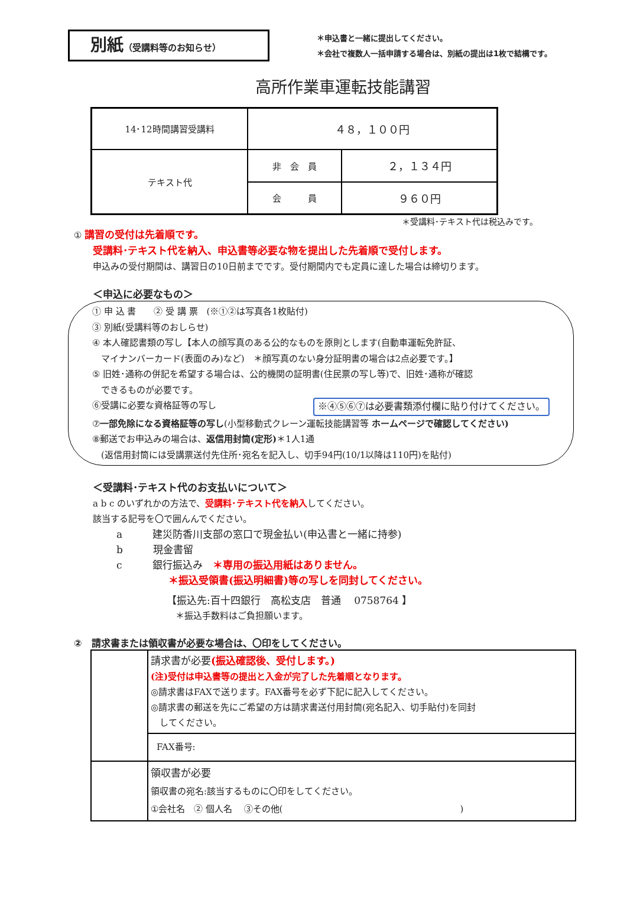別紙（受講料等のお知らせ）
＊申込書と一緒に提出してください。
＊会社で複数人一括申請する場合は、別紙の提出は1枚で結構です。
高所作業車運転技能講習
| 14･12時間講習受講料 | ４８，１００円 | |
| テキスト代 | 非 会 員 | ２，１３４円 |
| | 会 員 | ９６０円 |
＊受講料･テキスト代は税込みです。
① 講習の受付は先着順です。
受講料･テキスト代を納入、申込書等必要な物を提出した先着順で受付します。
申込みの受付期間は、講習日の10日前までです。受付期間内でも定員に達した場合は締切ります。
＜申込に必要なもの＞
① 申 込 書　　② 受 講 票　(※①②は写真各1枚貼付)
③ 別紙(受講料等のおしらせ)
④ 本人確認書類の写し【本人の顔写真のある公的なものを原則とします(自動車運転免許証、
　マイナンバーカード(表面のみ)など)　＊顔写真のない身分証明書の場合は2点必要です。】
⑤ 旧姓･通称の併記を希望する場合は、公的機関の証明書(住民票の写し等)で、旧姓･通称が確認
　できるものが必要です。
⑥受講に必要な資格証等の写し ※④⑤⑥⑦は必要書類添付欄に貼り付けてください。
⑦一部免除になる資格証等の写し(小型移動式クレーン運転技能講習等 ホームページで確認してください)
⑧郵送でお申込みの場合は、返信用封筒(定形)＊1人1通
　(返信用封筒には受講票送付先住所･宛名を記入し、切手94円(10/1以降は110円)を貼付)
＜受講料･テキスト代のお支払いについて＞
a b c のいずれかの方法で、受講料･テキスト代を納入してください。
該当する記号を〇で囲んんでください。
a　　　建災防香川支部の窓口で現金払い(申込書と一緒に持参)
b　　　現金書留
c　　　銀行振込み　＊専用の振込用紙はありません。
＊振込受領書(振込明細書)等の写しを同封してください。
【振込先:百十四銀行　高松支店　普通　 0758764 】
＊振込手数料はご負担願います。
②　請求書または領収書が必要な場合は、〇印をしてください。
| | 請求書が必要 (振込確認後、受付します。) (注)受付は申込書等の提出と入金が完了した先着順となります。 ◎請求書はFAXで送ります。FAX番号を必ず下記に記入してください。 ◎請求書の郵送を先にご希望の方は請求書送付用封筒(宛名記入、切手貼付)を同封 してください。 |
| | FAX番号: |
| | 領収書が必要 領収書の宛名:該当するものに〇印をしてください。 ①会社名 ② 個人名 ③その他( ) |